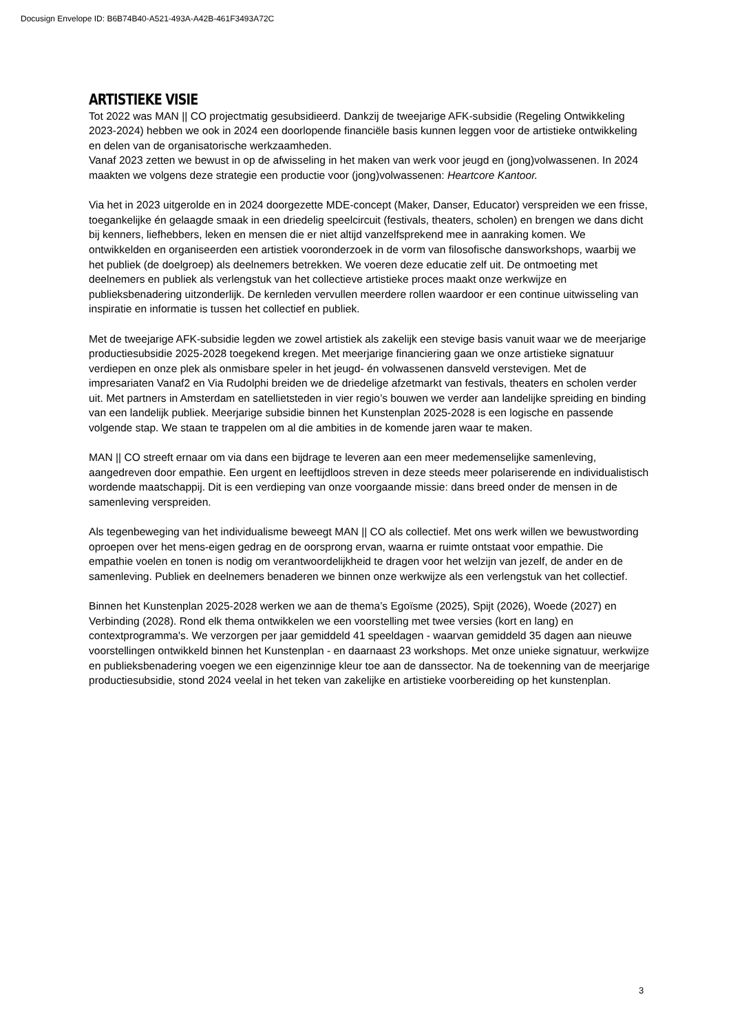Docusign Envelope ID: B6B74B40-A521-493A-A42B-461F3493A72C
ARTISTIEKE VISIE
Tot 2022 was MAN || CO projectmatig gesubsidieerd. Dankzij de tweejarige AFK-subsidie (Regeling Ontwikkeling 2023-2024) hebben we ook in 2024 een doorlopende financiële basis kunnen leggen voor de artistieke ontwikkeling en delen van de organisatorische werkzaamheden.
Vanaf 2023 zetten we bewust in op de afwisseling in het maken van werk voor jeugd en (jong)volwassenen. In 2024 maakten we volgens deze strategie een productie voor (jong)volwassenen: Heartcore Kantoor.
Via het in 2023 uitgerolde en in 2024 doorgezette MDE-concept (Maker, Danser, Educator) verspreiden we een frisse, toegankelijke én gelaagde smaak in een driedelig speelcircuit (festivals, theaters, scholen) en brengen we dans dicht bij kenners, liefhebbers, leken en mensen die er niet altijd vanzelfsprekend mee in aanraking komen. We ontwikkelden en organiseerden een artistiek vooronderzoek in de vorm van filosofische dansworkshops, waarbij we het publiek (de doelgroep) als deelnemers betrekken. We voeren deze educatie zelf uit. De ontmoeting met deelnemers en publiek als verlengstuk van het collectieve artistieke proces maakt onze werkwijze en publieksbenadering uitzonderlijk. De kernleden vervullen meerdere rollen waardoor er een continue uitwisseling van inspiratie en informatie is tussen het collectief en publiek.
Met de tweejarige AFK-subsidie legden we zowel artistiek als zakelijk een stevige basis vanuit waar we de meerjarige productiesubsidie 2025-2028 toegekend kregen. Met meerjarige financiering gaan we onze artistieke signatuur verdiepen en onze plek als onmisbare speler in het jeugd- én volwassenen dansveld verstevigen. Met de impresariaten Vanaf2 en Via Rudolphi breiden we de driedelige afzetmarkt van festivals, theaters en scholen verder uit. Met partners in Amsterdam en satellietsteden in vier regio’s bouwen we verder aan landelijke spreiding en binding van een landelijk publiek. Meerjarige subsidie binnen het Kunstenplan 2025-2028 is een logische en passende volgende stap. We staan te trappelen om al die ambities in de komende jaren waar te maken.
MAN || CO streeft ernaar om via dans een bijdrage te leveren aan een meer medemenselijke samenleving, aangedreven door empathie. Een urgent en leeftijdloos streven in deze steeds meer polariserende en individualistisch wordende maatschappij. Dit is een verdieping van onze voorgaande missie: dans breed onder de mensen in de samenleving verspreiden.
Als tegenbeweging van het individualisme beweegt MAN || CO als collectief. Met ons werk willen we bewustwording oproepen over het mens-eigen gedrag en de oorsprong ervan, waarna er ruimte ontstaat voor empathie. Die empathie voelen en tonen is nodig om verantwoordelijkheid te dragen voor het welzijn van jezelf, de ander en de samenleving. Publiek en deelnemers benaderen we binnen onze werkwijze als een verlengstuk van het collectief.
Binnen het Kunstenplan 2025-2028 werken we aan de thema’s Egoïsme (2025), Spijt (2026), Woede (2027) en Verbinding (2028). Rond elk thema ontwikkelen we een voorstelling met twee versies (kort en lang) en contextprogramma's. We verzorgen per jaar gemiddeld 41 speeldagen - waarvan gemiddeld 35 dagen aan nieuwe voorstellingen ontwikkeld binnen het Kunstenplan - en daarnaast 23 workshops. Met onze unieke signatuur, werkwijze en publieksbenadering voegen we een eigenzinnige kleur toe aan de danssector. Na de toekenning van de meerjarige productiesubsidie, stond 2024 veelal in het teken van zakelijke en artistieke voorbereiding op het kunstenplan.
3